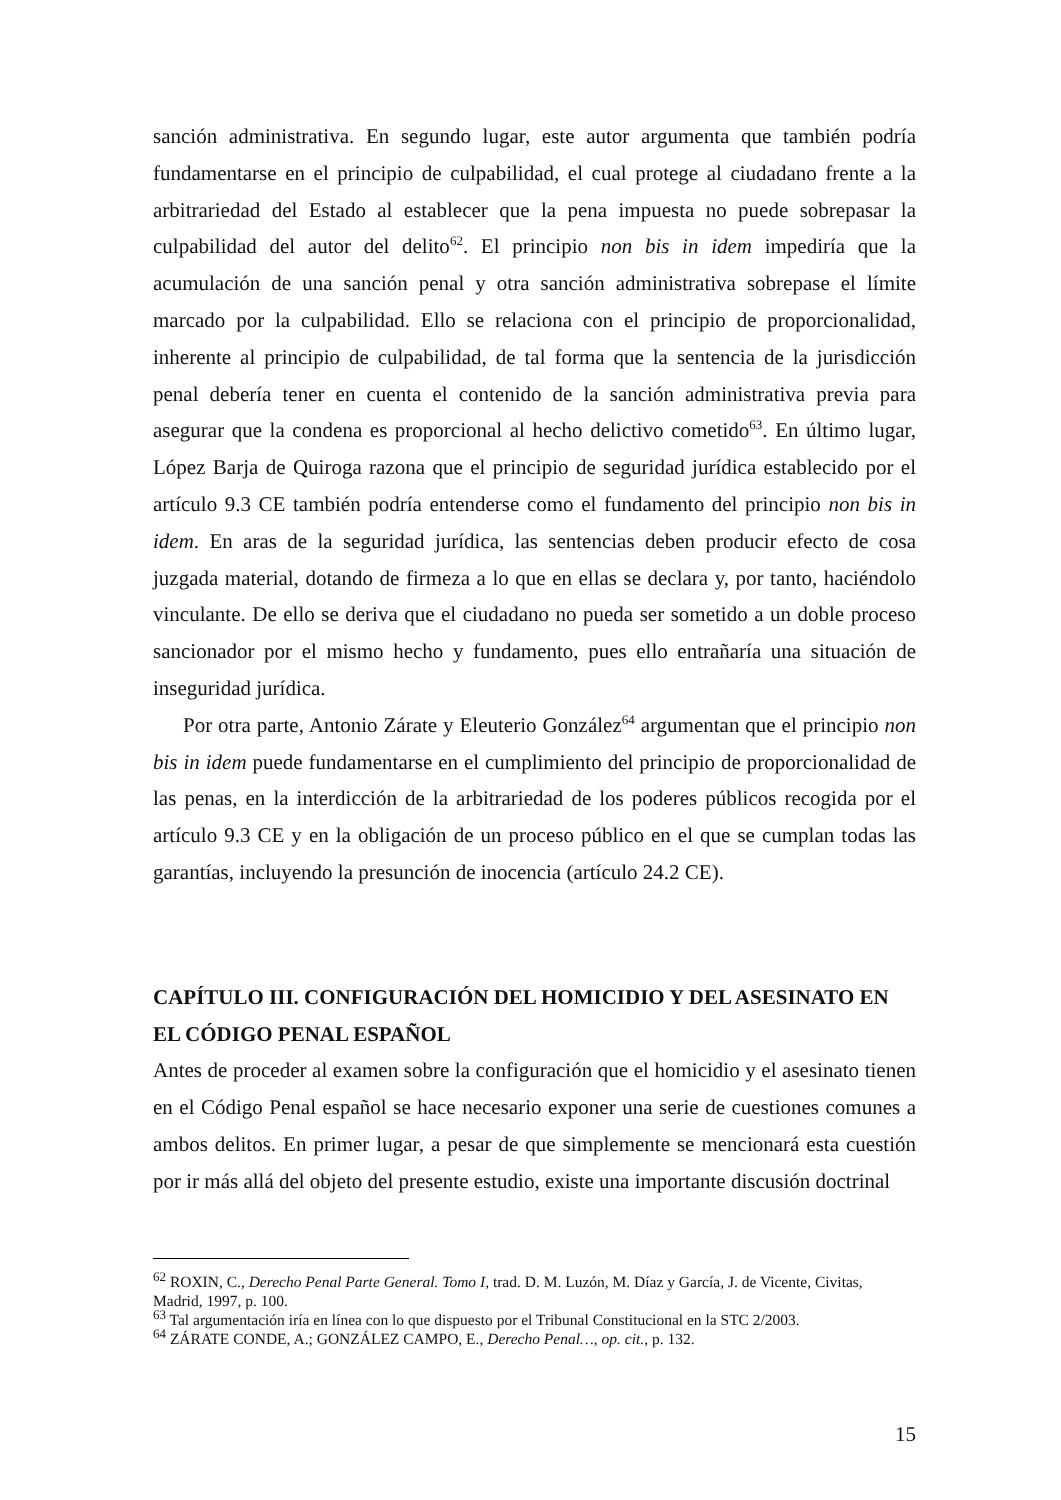sanción administrativa. En segundo lugar, este autor argumenta que también podría fundamentarse en el principio de culpabilidad, el cual protege al ciudadano frente a la arbitrariedad del Estado al establecer que la pena impuesta no puede sobrepasar la culpabilidad del autor del delito<sup>62</sup>. El principio non bis in idem impediría que la acumulación de una sanción penal y otra sanción administrativa sobrepase el límite marcado por la culpabilidad. Ello se relaciona con el principio de proporcionalidad, inherente al principio de culpabilidad, de tal forma que la sentencia de la jurisdicción penal debería tener en cuenta el contenido de la sanción administrativa previa para asegurar que la condena es proporcional al hecho delictivo cometido<sup>63</sup>. En último lugar, López Barja de Quiroga razona que el principio de seguridad jurídica establecido por el artículo 9.3 CE también podría entenderse como el fundamento del principio non bis in idem. En aras de la seguridad jurídica, las sentencias deben producir efecto de cosa juzgada material, dotando de firmeza a lo que en ellas se declara y, por tanto, haciéndolo vinculante. De ello se deriva que el ciudadano no pueda ser sometido a un doble proceso sancionador por el mismo hecho y fundamento, pues ello entrañaría una situación de inseguridad jurídica.
Por otra parte, Antonio Zárate y Eleuterio González<sup>64</sup> argumentan que el principio non bis in idem puede fundamentarse en el cumplimiento del principio de proporcionalidad de las penas, en la interdicción de la arbitrariedad de los poderes públicos recogida por el artículo 9.3 CE y en la obligación de un proceso público en el que se cumplan todas las garantías, incluyendo la presunción de inocencia (artículo 24.2 CE).
CAPÍTULO III. CONFIGURACIÓN DEL HOMICIDIO Y DEL ASESINATO EN EL CÓDIGO PENAL ESPAÑOL
Antes de proceder al examen sobre la configuración que el homicidio y el asesinato tienen en el Código Penal español se hace necesario exponer una serie de cuestiones comunes a ambos delitos. En primer lugar, a pesar de que simplemente se mencionará esta cuestión por ir más allá del objeto del presente estudio, existe una importante discusión doctrinal
<sup>62</sup> ROXIN, C., Derecho Penal Parte General. Tomo I, trad. D. M. Luzón, M. Díaz y García, J. de Vicente, Civitas, Madrid, 1997, p. 100.
<sup>63</sup> Tal argumentación iría en línea con lo que dispuesto por el Tribunal Constitucional en la STC 2/2003.
<sup>64</sup> ZÁRATE CONDE, A.; GONZÁLEZ CAMPO, E., Derecho Penal…, op. cit., p. 132.
15